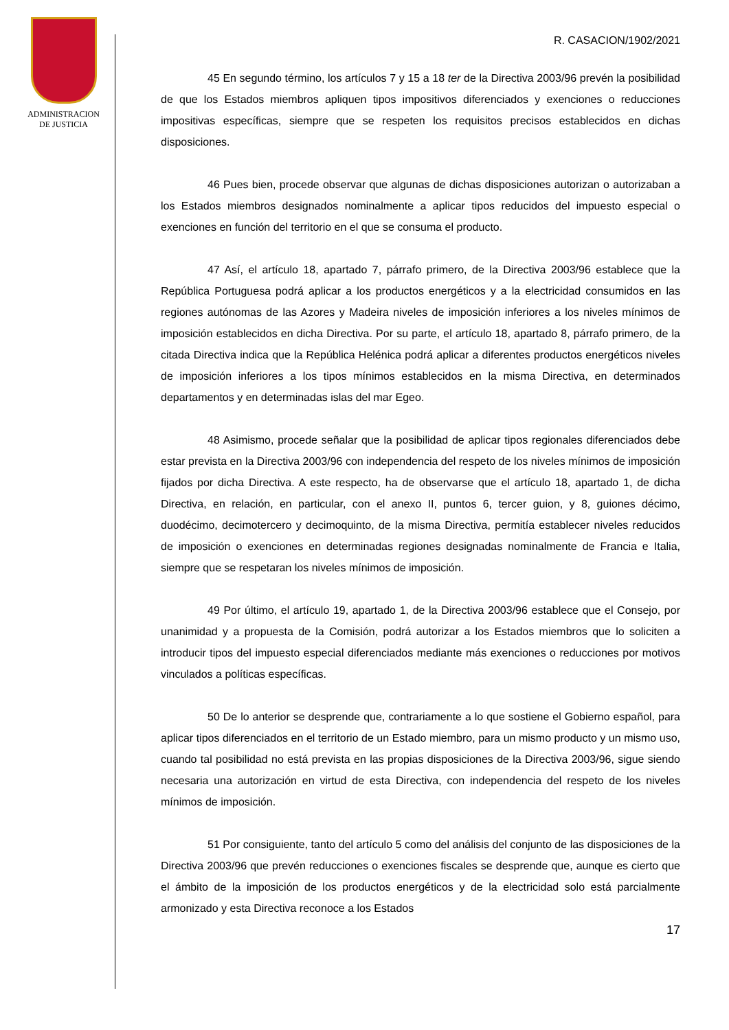ADMINISTRACION
DE JUSTICIA
R. CASACION/1902/2021
45 En segundo término, los artículos 7 y 15 a 18 ter de la Directiva 2003/96 prevén la posibilidad de que los Estados miembros apliquen tipos impositivos diferenciados y exenciones o reducciones impositivas específicas, siempre que se respeten los requisitos precisos establecidos en dichas disposiciones.
46 Pues bien, procede observar que algunas de dichas disposiciones autorizan o autorizaban a los Estados miembros designados nominalmente a aplicar tipos reducidos del impuesto especial o exenciones en función del territorio en el que se consuma el producto.
47 Así, el artículo 18, apartado 7, párrafo primero, de la Directiva 2003/96 establece que la República Portuguesa podrá aplicar a los productos energéticos y a la electricidad consumidos en las regiones autónomas de las Azores y Madeira niveles de imposición inferiores a los niveles mínimos de imposición establecidos en dicha Directiva. Por su parte, el artículo 18, apartado 8, párrafo primero, de la citada Directiva indica que la República Helénica podrá aplicar a diferentes productos energéticos niveles de imposición inferiores a los tipos mínimos establecidos en la misma Directiva, en determinados departamentos y en determinadas islas del mar Egeo.
48 Asimismo, procede señalar que la posibilidad de aplicar tipos regionales diferenciados debe estar prevista en la Directiva 2003/96 con independencia del respeto de los niveles mínimos de imposición fijados por dicha Directiva. A este respecto, ha de observarse que el artículo 18, apartado 1, de dicha Directiva, en relación, en particular, con el anexo II, puntos 6, tercer guion, y 8, guiones décimo, duodécimo, decimotercero y decimoquinto, de la misma Directiva, permitía establecer niveles reducidos de imposición o exenciones en determinadas regiones designadas nominalmente de Francia e Italia, siempre que se respetaran los niveles mínimos de imposición.
49 Por último, el artículo 19, apartado 1, de la Directiva 2003/96 establece que el Consejo, por unanimidad y a propuesta de la Comisión, podrá autorizar a los Estados miembros que lo soliciten a introducir tipos del impuesto especial diferenciados mediante más exenciones o reducciones por motivos vinculados a políticas específicas.
50 De lo anterior se desprende que, contrariamente a lo que sostiene el Gobierno español, para aplicar tipos diferenciados en el territorio de un Estado miembro, para un mismo producto y un mismo uso, cuando tal posibilidad no está prevista en las propias disposiciones de la Directiva 2003/96, sigue siendo necesaria una autorización en virtud de esta Directiva, con independencia del respeto de los niveles mínimos de imposición.
51 Por consiguiente, tanto del artículo 5 como del análisis del conjunto de las disposiciones de la Directiva 2003/96 que prevén reducciones o exenciones fiscales se desprende que, aunque es cierto que el ámbito de la imposición de los productos energéticos y de la electricidad solo está parcialmente armonizado y esta Directiva reconoce a los Estados
17